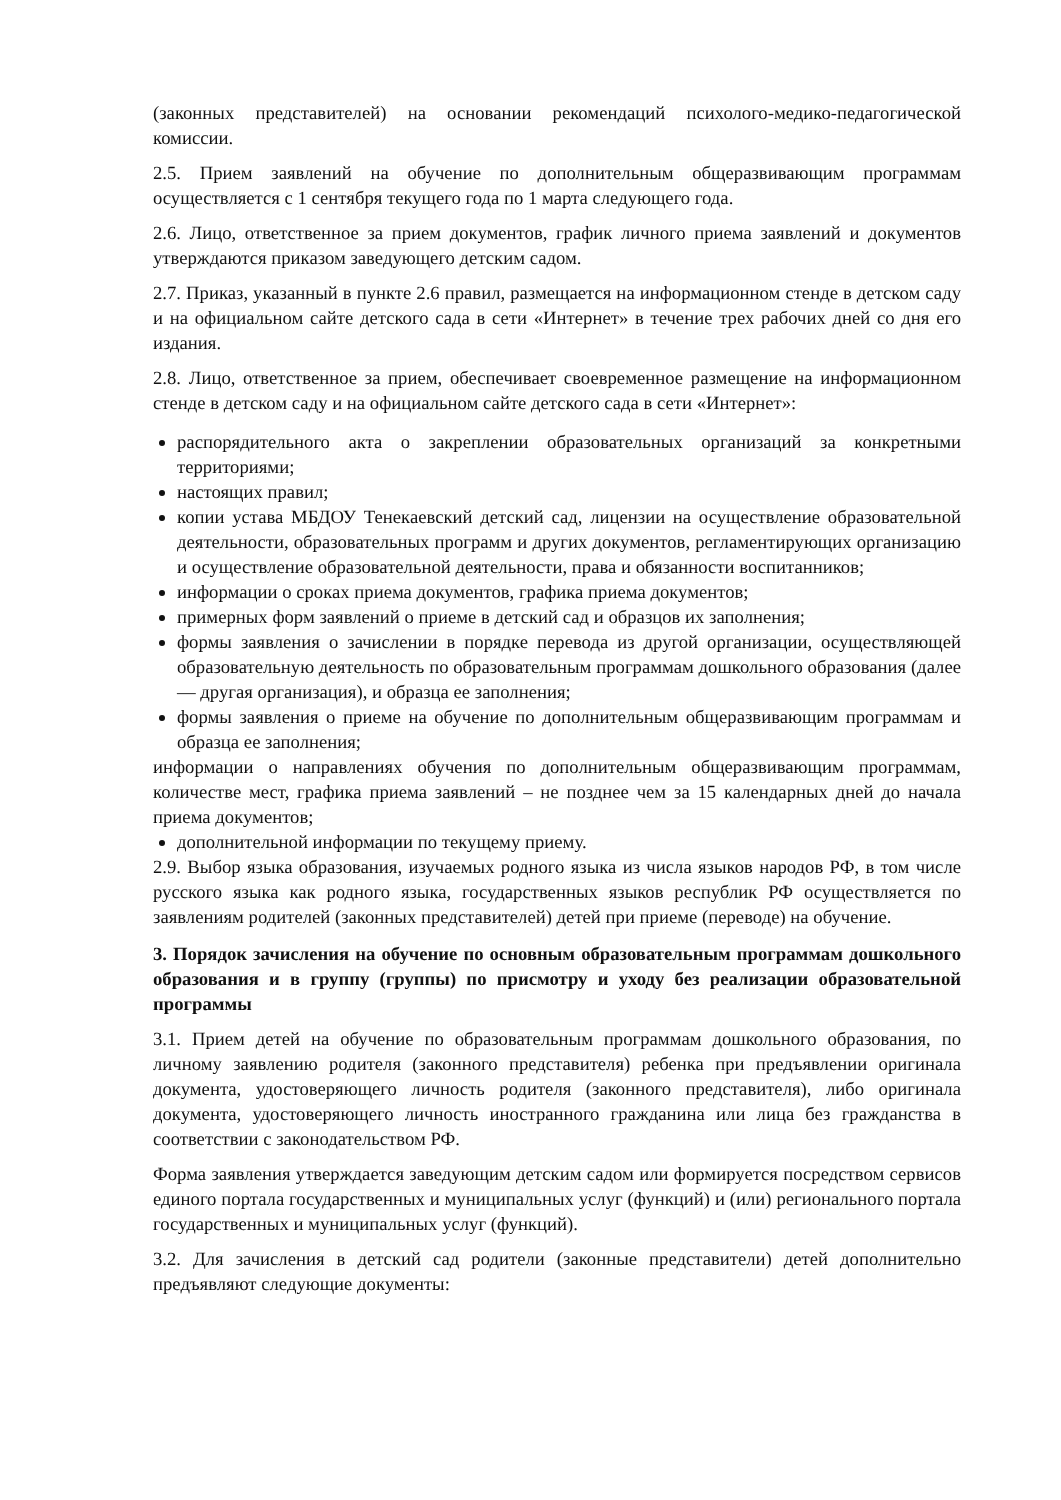(законных представителей) на основании рекомендаций психолого-медико-педагогической комиссии.
2.5. Прием заявлений на обучение по дополнительным общеразвивающим программам осуществляется с 1 сентября текущего года по 1 марта следующего года.
2.6. Лицо, ответственное за прием документов, график личного приема заявлений и документов утверждаются приказом заведующего детским садом.
2.7. Приказ, указанный в пункте 2.6 правил, размещается на информационном стенде в детском саду и на официальном сайте детского сада в сети «Интернет» в течение трех рабочих дней со дня его издания.
2.8. Лицо, ответственное за прием, обеспечивает своевременное размещение на информационном стенде в детском саду и на официальном сайте детского сада в сети «Интернет»:
распорядительного акта о закреплении образовательных организаций за конкретными территориями;
настоящих правил;
копии устава МБДОУ Тенекаевский детский сад, лицензии на осуществление образовательной деятельности, образовательных программ и других документов, регламентирующих организацию и осуществление образовательной деятельности, права и обязанности воспитанников;
информации о сроках приема документов, графика приема документов;
примерных форм заявлений о приеме в детский сад и образцов их заполнения;
формы заявления о зачислении в порядке перевода из другой организации, осуществляющей образовательную деятельность по образовательным программам дошкольного образования (далее — другая организация), и образца ее заполнения;
формы заявления о приеме на обучение по дополнительным общеразвивающим программам и образца ее заполнения;
информации о направлениях обучения по дополнительным общеразвивающим программам, количестве мест, графика приема заявлений – не позднее чем за 15 календарных дней до начала приема документов;
дополнительной информации по текущему приему.
2.9. Выбор языка образования, изучаемых родного языка из числа языков народов РФ, в том числе русского языка как родного языка, государственных языков республик РФ осуществляется по заявлениям родителей (законных представителей) детей при приеме (переводе) на обучение.
3. Порядок зачисления на обучение по основным образовательным программам дошкольного образования и в группу (группы) по присмотру и уходу без реализации образовательной программы
3.1. Прием детей на обучение по образовательным программам дошкольного образования, по личному заявлению родителя (законного представителя) ребенка при предъявлении оригинала документа, удостоверяющего личность родителя (законного представителя), либо оригинала документа, удостоверяющего личность иностранного гражданина или лица без гражданства в соответствии с законодательством РФ.
Форма заявления утверждается заведующим детским садом или формируется посредством сервисов единого портала государственных и муниципальных услуг (функций) и (или) регионального портала государственных и муниципальных услуг (функций).
3.2. Для зачисления в детский сад родители (законные представители) детей дополнительно предъявляют следующие документы: